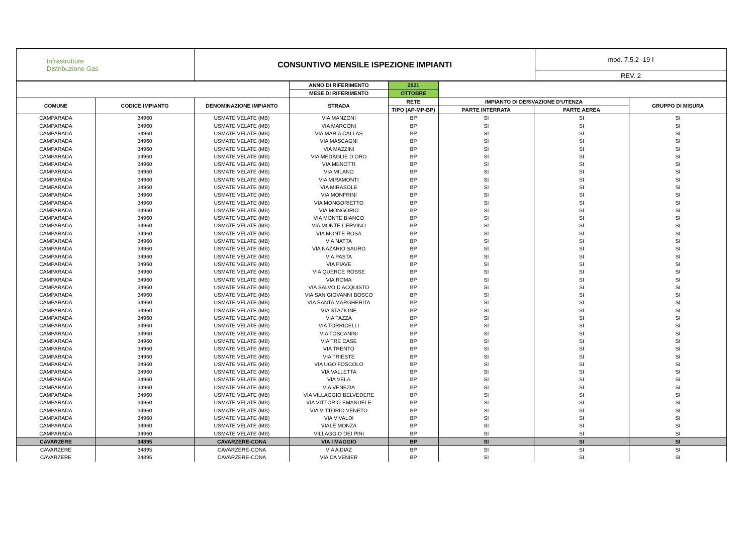| Infrastrutture Distribuzione Gas | CONSUNTIVO MENSILE ISPEZIONE IMPIANTI | mod. 7.5.2 -19 I |
| | | REV. 2 |
| | | | ANNO DI RIFERIMENTO | 2021 | | | |
| --- | --- | --- | --- | --- | --- | --- | --- |
| | | | MESE DI RIFERIMENTO | OTTOBRE | | | |
| COMUNE | CODICE IMPIANTO | DENOMINAZIONE IMPIANTO | STRADA | RETE | IMPIANTO DI DERIVAZIONE D'UTENZA | | GRUPPO DI MISURA |
| | | | | TIPO (AP-MP-BP) | PARTE INTERRATA | PARTE AEREA | |
| CAMPARADA | 34960 | USMATE VELATE (MB) | VIA MANZONI | BP | SI | SI | SI |
| CAMPARADA | 34960 | USMATE VELATE (MB) | VIA MARCONI | BP | SI | SI | SI |
| CAMPARADA | 34960 | USMATE VELATE (MB) | VIA MARIA CALLAS | BP | SI | SI | SI |
| CAMPARADA | 34960 | USMATE VELATE (MB) | VIA MASCAGNI | BP | SI | SI | SI |
| CAMPARADA | 34960 | USMATE VELATE (MB) | VIA MAZZINI | BP | SI | SI | SI |
| CAMPARADA | 34960 | USMATE VELATE (MB) | VIA MEDAGLIE D ORO | BP | SI | SI | SI |
| CAMPARADA | 34960 | USMATE VELATE (MB) | VIA MENOTTI | BP | SI | SI | SI |
| CAMPARADA | 34960 | USMATE VELATE (MB) | VIA MILANO | BP | SI | SI | SI |
| CAMPARADA | 34960 | USMATE VELATE (MB) | VIA MIRAMONTI | BP | SI | SI | SI |
| CAMPARADA | 34960 | USMATE VELATE (MB) | VIA MIRASOLE | BP | SI | SI | SI |
| CAMPARADA | 34960 | USMATE VELATE (MB) | VIA MONFRINI | BP | SI | SI | SI |
| CAMPARADA | 34960 | USMATE VELATE (MB) | VIA MONGORIETTO | BP | SI | SI | SI |
| CAMPARADA | 34960 | USMATE VELATE (MB) | VIA MONGORIO | BP | SI | SI | SI |
| CAMPARADA | 34960 | USMATE VELATE (MB) | VIA MONTE BIANCO | BP | SI | SI | SI |
| CAMPARADA | 34960 | USMATE VELATE (MB) | VIA MONTE CERVINO | BP | SI | SI | SI |
| CAMPARADA | 34960 | USMATE VELATE (MB) | VIA MONTE ROSA | BP | SI | SI | SI |
| CAMPARADA | 34960 | USMATE VELATE (MB) | VIA NATTA | BP | SI | SI | SI |
| CAMPARADA | 34960 | USMATE VELATE (MB) | VIA NAZARIO SAURO | BP | SI | SI | SI |
| CAMPARADA | 34960 | USMATE VELATE (MB) | VIA PASTA | BP | SI | SI | SI |
| CAMPARADA | 34960 | USMATE VELATE (MB) | VIA PIAVE | BP | SI | SI | SI |
| CAMPARADA | 34960 | USMATE VELATE (MB) | VIA QUERCE ROSSE | BP | SI | SI | SI |
| CAMPARADA | 34960 | USMATE VELATE (MB) | VIA ROMA | BP | SI | SI | SI |
| CAMPARADA | 34960 | USMATE VELATE (MB) | VIA SALVO D ACQUISTO | BP | SI | SI | SI |
| CAMPARADA | 34960 | USMATE VELATE (MB) | VIA SAN GIOVANNI BOSCO | BP | SI | SI | SI |
| CAMPARADA | 34960 | USMATE VELATE (MB) | VIA SANTA MARGHERITA | BP | SI | SI | SI |
| CAMPARADA | 34960 | USMATE VELATE (MB) | VIA STAZIONE | BP | SI | SI | SI |
| CAMPARADA | 34960 | USMATE VELATE (MB) | VIA TAZZA | BP | SI | SI | SI |
| CAMPARADA | 34960 | USMATE VELATE (MB) | VIA TORRICELLI | BP | SI | SI | SI |
| CAMPARADA | 34960 | USMATE VELATE (MB) | VIA TOSCANINI | BP | SI | SI | SI |
| CAMPARADA | 34960 | USMATE VELATE (MB) | VIA TRE CASE | BP | SI | SI | SI |
| CAMPARADA | 34960 | USMATE VELATE (MB) | VIA TRENTO | BP | SI | SI | SI |
| CAMPARADA | 34960 | USMATE VELATE (MB) | VIA TRIESTE | BP | SI | SI | SI |
| CAMPARADA | 34960 | USMATE VELATE (MB) | VIA UGO FOSCOLO | BP | SI | SI | SI |
| CAMPARADA | 34960 | USMATE VELATE (MB) | VIA VALLETTA | BP | SI | SI | SI |
| CAMPARADA | 34960 | USMATE VELATE (MB) | VIA VELA | BP | SI | SI | SI |
| CAMPARADA | 34960 | USMATE VELATE (MB) | VIA VENEZIA | BP | SI | SI | SI |
| CAMPARADA | 34960 | USMATE VELATE (MB) | VIA VILLAGGIO BELVEDERE | BP | SI | SI | SI |
| CAMPARADA | 34960 | USMATE VELATE (MB) | VIA VITTORIO EMANUELE | BP | SI | SI | SI |
| CAMPARADA | 34960 | USMATE VELATE (MB) | VIA VITTORIO VENETO | BP | SI | SI | SI |
| CAMPARADA | 34960 | USMATE VELATE (MB) | VIA VIVALDI | BP | SI | SI | SI |
| CAMPARADA | 34960 | USMATE VELATE (MB) | VIALE MONZA | BP | SI | SI | SI |
| CAMPARADA | 34960 | USMATE VELATE (MB) | VILLAGGIO DEI PINI | BP | SI | SI | SI |
| CAVARZERE | 34895 | CAVARZERE-CONA | VIA I MAGGIO | BP | SI | SI | SI |
| CAVARZERE | 34895 | CAVARZERE-CONA | VIA A DIAZ | BP | SI | SI | SI |
| CAVARZERE | 34895 | CAVARZERE-CONA | VIA CA VENIER | BP | SI | SI | SI |